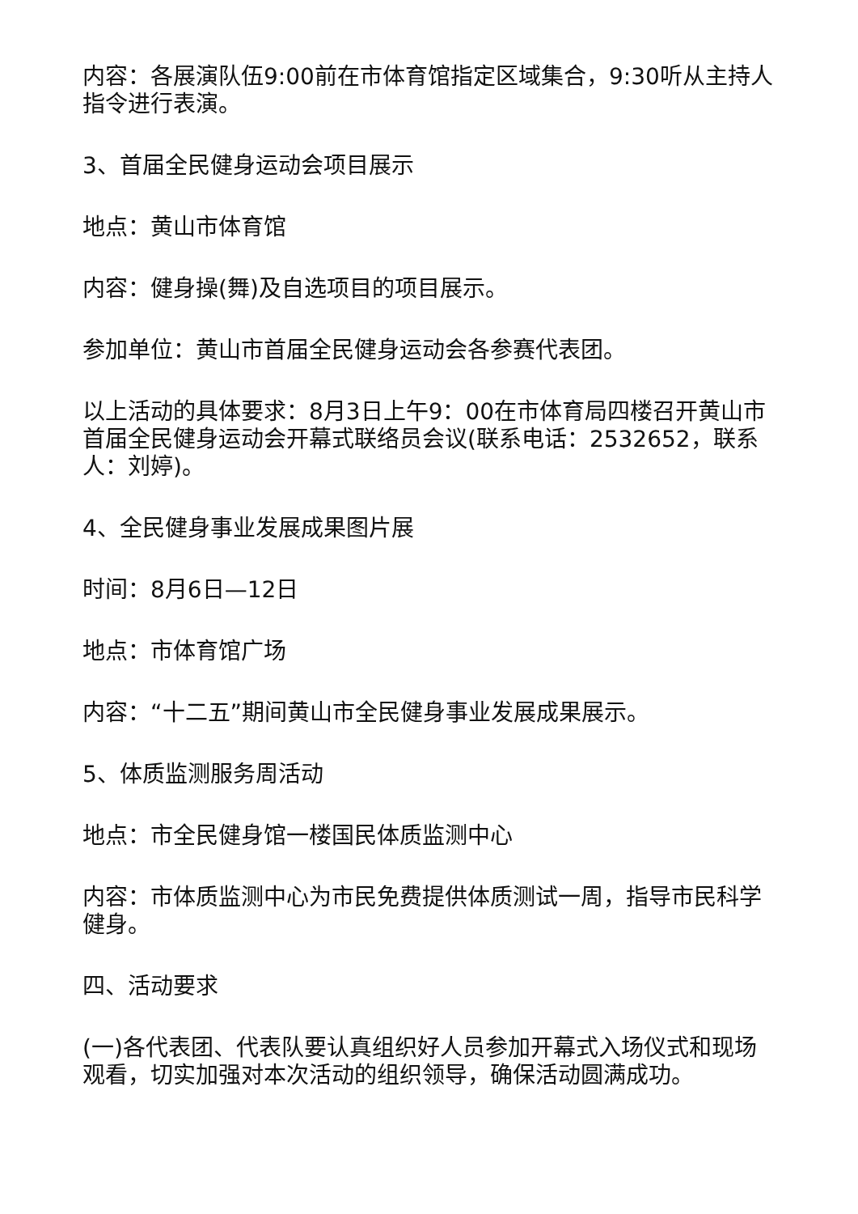内容：各展演队伍9:00前在市体育馆指定区域集合，9:30听从主持人指令进行表演。
3、首届全民健身运动会项目展示
地点：黄山市体育馆
内容：健身操(舞)及自选项目的项目展示。
参加单位：黄山市首届全民健身运动会各参赛代表团。
以上活动的具体要求：8月3日上午9：00在市体育局四楼召开黄山市首届全民健身运动会开幕式联络员会议(联系电话：2532652，联系人：刘婷)。
4、全民健身事业发展成果图片展
时间：8月6日—12日
地点：市体育馆广场
内容：“十二五”期间黄山市全民健身事业发展成果展示。
5、体质监测服务周活动
地点：市全民健身馆一楼国民体质监测中心
内容：市体质监测中心为市民免费提供体质测试一周，指导市民科学健身。
四、活动要求
(一)各代表团、代表队要认真组织好人员参加开幕式入场仪式和现场观看，切实加强对本次活动的组织领导，确保活动圆满成功。